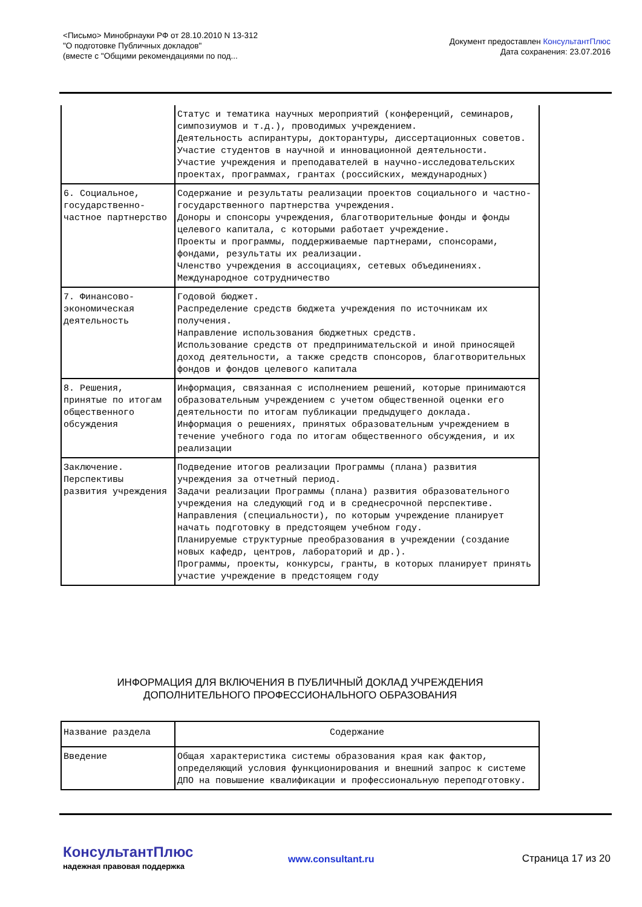<Письмо> Минобрнауки РФ от 28.10.2010 N 13-312
"О подготовке Публичных докладов"
(вместе с "Общими рекомендациями по под...
Документ предоставлен КонсультантПлюс
Дата сохранения: 23.07.2016
| | Статус и тематика научных мероприятий (конференций, семинаров, симпозиумов и т.д.), проводимых учреждением. Деятельность аспирантуры, докторантуры, диссертационных советов. Участие студентов в научной и инновационной деятельности. Участие учреждения и преподавателей в научно-исследовательских проектах, программах, грантах (российских, международных) |
| 6. Социальное, государственно-частное партнерство | Содержание и результаты реализации проектов социального и частно-государственного партнерства учреждения. Доноры и спонсоры учреждения, благотворительные фонды и фонды целевого капитала, с которыми работает учреждение. Проекты и программы, поддерживаемые партнерами, спонсорами, фондами, результаты их реализации. Членство учреждения в ассоциациях, сетевых объединениях. Международное сотрудничество |
| 7. Финансово-экономическая деятельность | Годовой бюджет. Распределение средств бюджета учреждения по источникам их получения. Направление использования бюджетных средств. Использование средств от предпринимательской и иной приносящей доход деятельности, а также средств спонсоров, благотворительных фондов и фондов целевого капитала |
| 8. Решения, принятые по итогам общественного обсуждения | Информация, связанная с исполнением решений, которые принимаются образовательным учреждением с учетом общественной оценки его деятельности по итогам публикации предыдущего доклада. Информация о решениях, принятых образовательным учреждением в течение учебного года по итогам общественного обсуждения, и их реализации |
| Заключение. Перспективы развития учреждения | Подведение итогов реализации Программы (плана) развития учреждения за отчетный период. Задачи реализации Программы (плана) развития образовательного учреждения на следующий год и в среднесрочной перспективе. Направления (специальности), по которым учреждение планирует начать подготовку в предстоящем учебном году. Планируемые структурные преобразования в учреждении (создание новых кафедр, центров, лабораторий и др.). Программы, проекты, конкурсы, гранты, в которых планирует принять участие учреждение в предстоящем году |
ИНФОРМАЦИЯ ДЛЯ ВКЛЮЧЕНИЯ В ПУБЛИЧНЫЙ ДОКЛАД УЧРЕЖДЕНИЯ
ДОПОЛНИТЕЛЬНОГО ПРОФЕССИОНАЛЬНОГО ОБРАЗОВАНИЯ
| Название раздела | Содержание |
| --- | --- |
| Введение | Общая характеристика системы образования края как фактор, определяющий условия функционирования и внешний запрос к системе ДПО на повышение квалификации и профессиональную переподготовку. |
КонсультантПлюс
надежная правовая поддержка
www.consultant.ru Страница 17 из 20